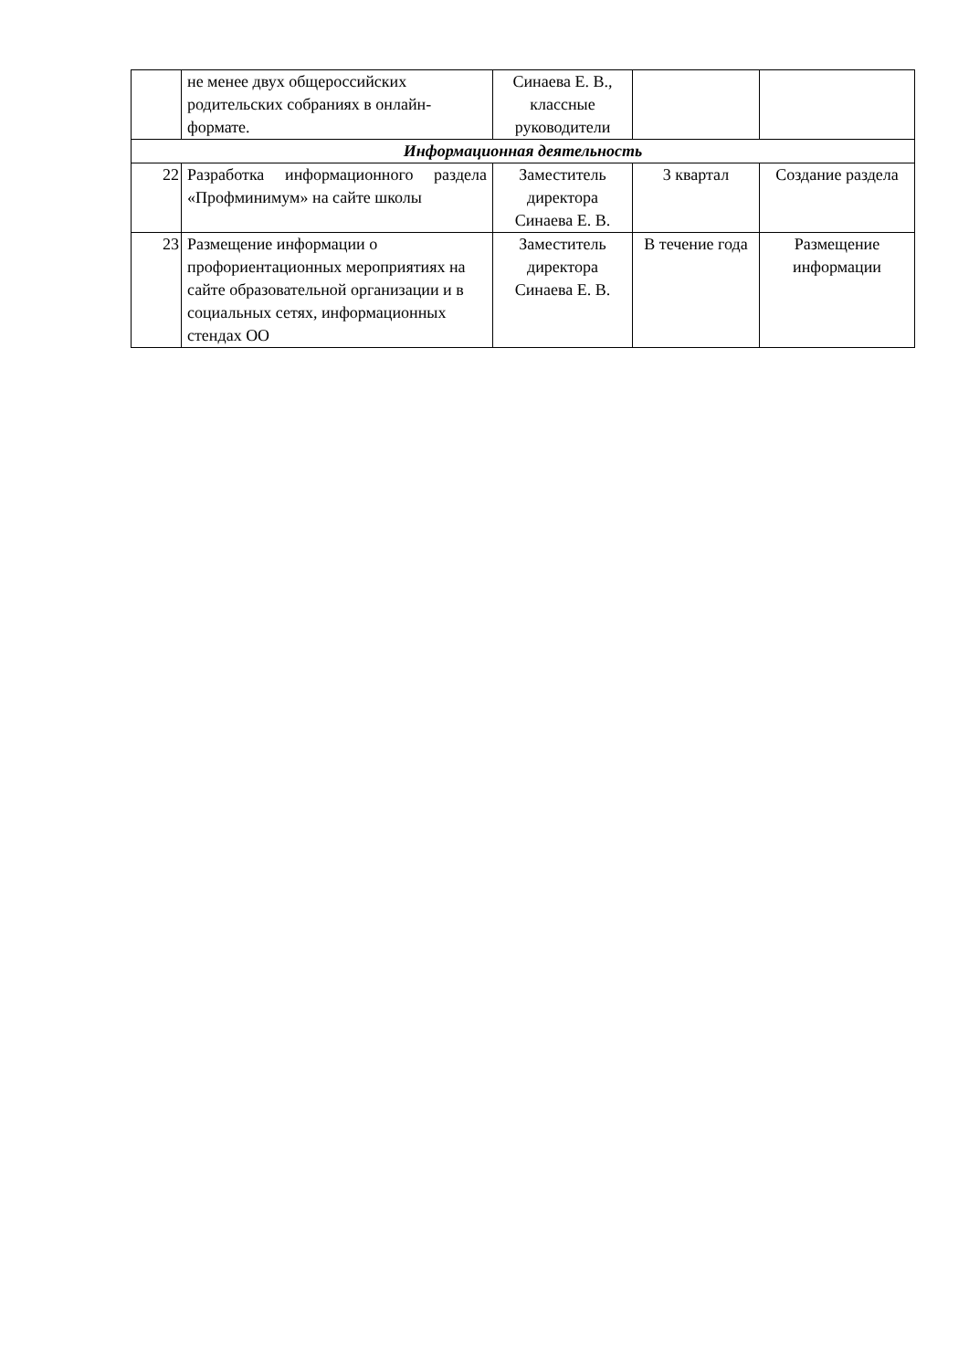| | не менее двух общероссийских родительских собраниях в онлайн-формате. | Синаева Е. В., классные руководители | | |
| Информационная деятельность | | | | |
| 22 | Разработка информационного раздела «Профминимум» на сайте школы | Заместитель директора Синаева Е. В. | 3 квартал | Создание раздела |
| 23 | Размещение информации о профориентационных мероприятиях на сайте образовательной организации и в социальных сетях, информационных стендах ОО | Заместитель директора Синаева Е. В. | В течение года | Размещение информации |